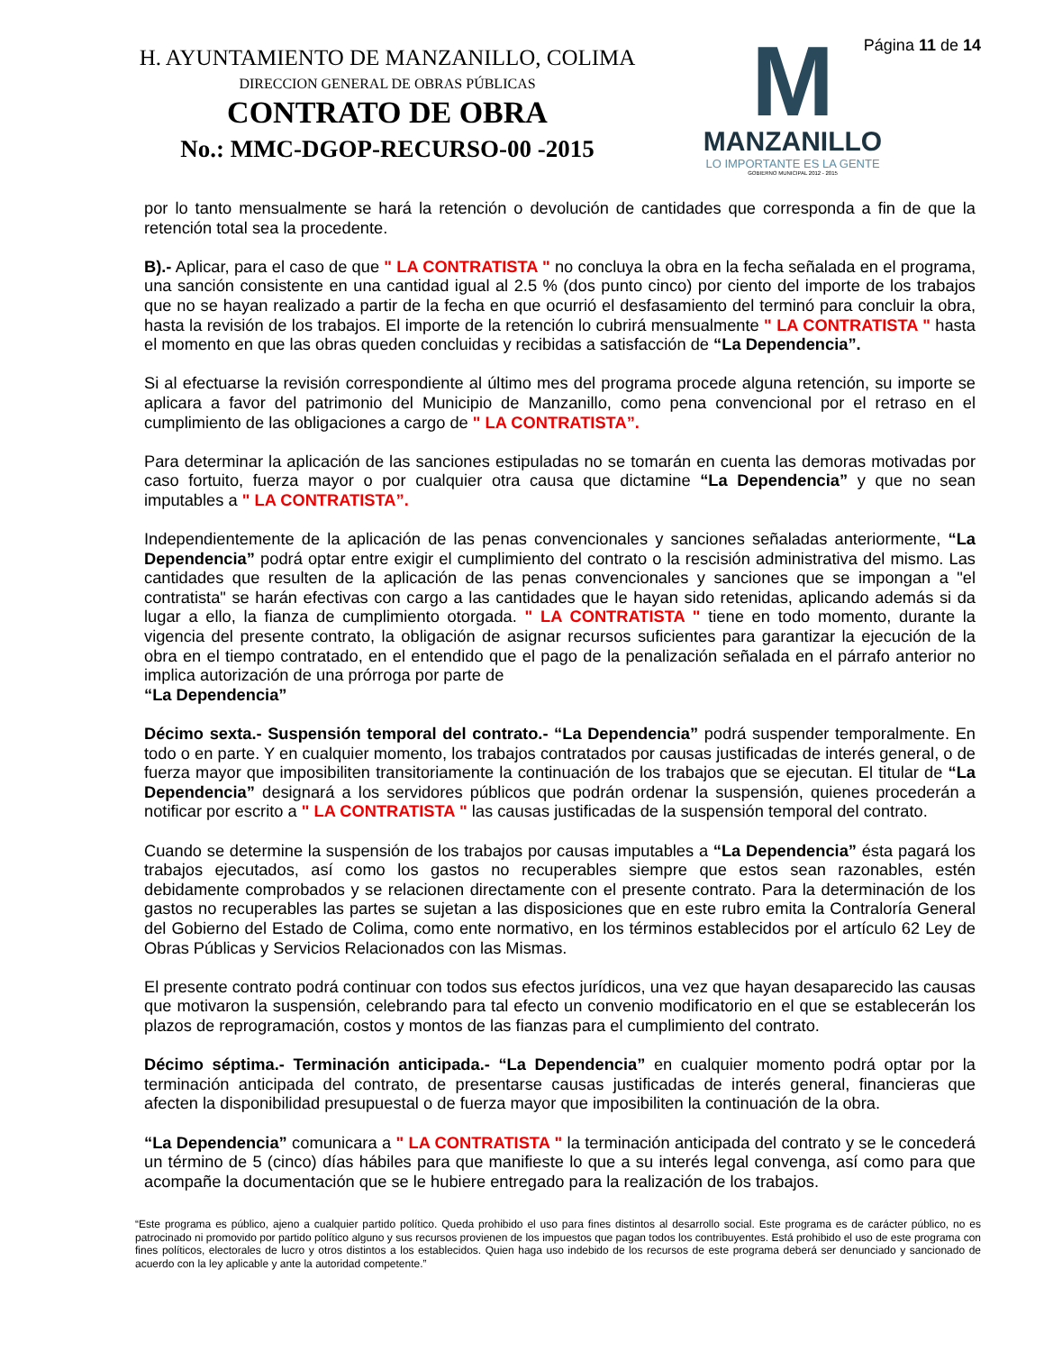H. AYUNTAMIENTO DE MANZANILLO, COLIMA
DIRECCION GENERAL DE OBRAS PÚBLICAS
CONTRATO DE OBRA
No.: MMC-DGOP-RECURSO-00 -2015
M
MANZANILLO
LO IMPORTANTE ES LA GENTE
GOBIERNO MUNICIPAL 2012 - 2015
Página 11 de 14
por lo tanto mensualmente se hará la retención o devolución de cantidades que corresponda a fin de que la retención total sea la procedente.
B).- Aplicar, para el caso de que " LA CONTRATISTA " no concluya la obra en la fecha señalada en el programa, una sanción consistente en una cantidad igual al 2.5 % (dos punto cinco) por ciento del importe de los trabajos que no se hayan realizado a partir de la fecha en que ocurrió el desfasamiento del terminó para concluir la obra, hasta la revisión de los trabajos. El importe de la retención lo cubrirá mensualmente " LA CONTRATISTA " hasta el momento en que las obras queden concluidas y recibidas a satisfacción de “La Dependencia”.
Si al efectuarse la revisión correspondiente al último mes del programa procede alguna retención, su importe se aplicara a favor del patrimonio del Municipio de Manzanillo, como pena convencional por el retraso en el cumplimiento de las obligaciones a cargo de " LA CONTRATISTA”.
Para determinar la aplicación de las sanciones estipuladas no se tomarán en cuenta las demoras motivadas por caso fortuito, fuerza mayor o por cualquier otra causa que dictamine “La Dependencia” y que no sean imputables a " LA CONTRATISTA”.
Independientemente de la aplicación de las penas convencionales y sanciones señaladas anteriormente, “La Dependencia” podrá optar entre exigir el cumplimiento del contrato o la rescisión administrativa del mismo. Las cantidades que resulten de la aplicación de las penas convencionales y sanciones que se impongan a "el contratista" se harán efectivas con cargo a las cantidades que le hayan sido retenidas, aplicando además si da lugar a ello, la fianza de cumplimiento otorgada. " LA CONTRATISTA " tiene en todo momento, durante la vigencia del presente contrato, la obligación de asignar recursos suficientes para garantizar la ejecución de la obra en el tiempo contratado, en el entendido que el pago de la penalización señalada en el párrafo anterior no implica autorización de una prórroga por parte de
“La Dependencia”
Décimo sexta.- Suspensión temporal del contrato.- “La Dependencia” podrá suspender temporalmente. En todo o en parte. Y en cualquier momento, los trabajos contratados por causas justificadas de interés general, o de fuerza mayor que imposibiliten transitoriamente la continuación de los trabajos que se ejecutan. El titular de “La Dependencia” designará a los servidores públicos que podrán ordenar la suspensión, quienes procederán a notificar por escrito a " LA CONTRATISTA " las causas justificadas de la suspensión temporal del contrato.
Cuando se determine la suspensión de los trabajos por causas imputables a “La Dependencia” ésta pagará los trabajos ejecutados, así como los gastos no recuperables siempre que estos sean razonables, estén debidamente comprobados y se relacionen directamente con el presente contrato. Para la determinación de los gastos no recuperables las partes se sujetan a las disposiciones que en este rubro emita la Contraloría General del Gobierno del Estado de Colima, como ente normativo, en los términos establecidos por el artículo 62 Ley de Obras Públicas y Servicios Relacionados con las Mismas.
El presente contrato podrá continuar con todos sus efectos jurídicos, una vez que hayan desaparecido las causas que motivaron la suspensión, celebrando para tal efecto un convenio modificatorio en el que se establecerán los plazos de reprogramación, costos y montos de las fianzas para el cumplimiento del contrato.
Décimo séptima.- Terminación anticipada.- “La Dependencia” en cualquier momento podrá optar por la terminación anticipada del contrato, de presentarse causas justificadas de interés general, financieras que afecten la disponibilidad presupuestal o de fuerza mayor que imposibiliten la continuación de la obra.
“La Dependencia” comunicara a " LA CONTRATISTA " la terminación anticipada del contrato y se le concederá un término de 5 (cinco) días hábiles para que manifieste lo que a su interés legal convenga, así como para que acompañe la documentación que se le hubiere entregado para la realización de los trabajos.
“Este programa es público, ajeno a cualquier partido político. Queda prohibido el uso para fines distintos al desarrollo social. Este programa es de carácter público, no es patrocinado ni promovido por partido político alguno y sus recursos provienen de los impuestos que pagan todos los contribuyentes. Está prohibido el uso de este programa con fines políticos, electorales de lucro y otros distintos a los establecidos. Quien haga uso indebido de los recursos de este programa deberá ser denunciado y sancionado de acuerdo con la ley aplicable y ante la autoridad competente.”